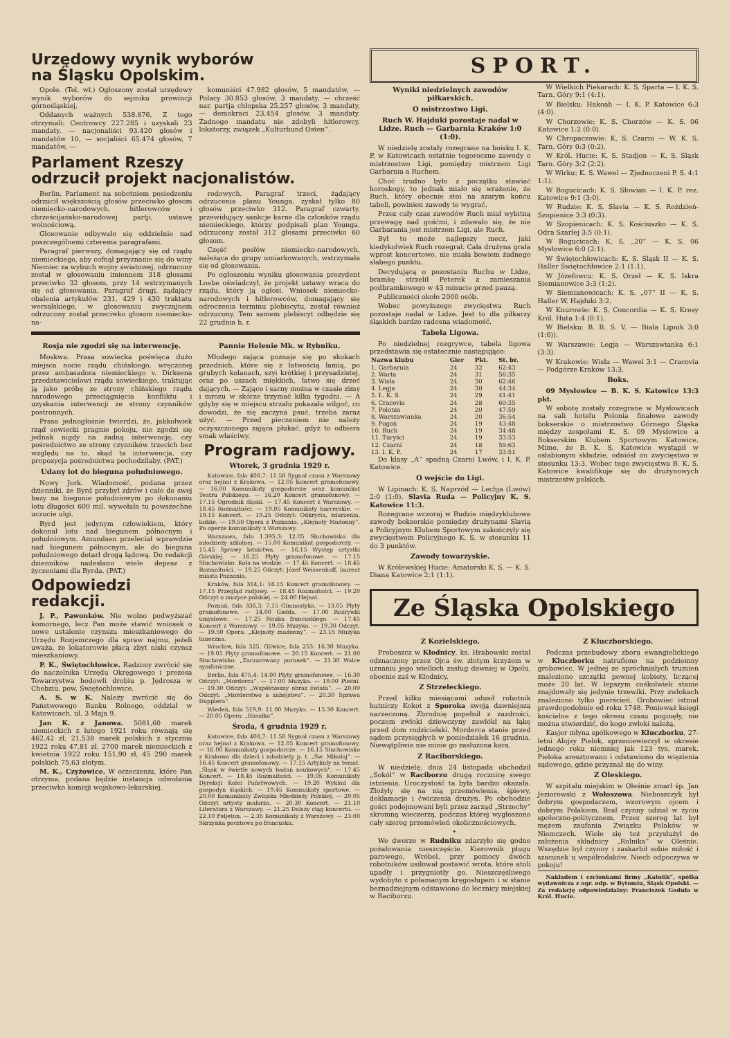Urzędowy wynik wyborów
na Śląsku Opolskim.
Opole. (Tel. wł.) Ogłoszony został urzędowy wynik wyborów do sejmiku prowincji górnośląskiej.
Oddanych ważnych 538.876. Z tego otrzymali: Centrowcy 227.285 i uzyskali 23 mandaty, — nacjonaliści 93.420 głosów i mandatów 10, — socjaliści 65.474 głosów, 7 mandatów, —
komuniści 47.982 głosów, 5 mandatów, — Polacy 30.853 głosów, 3 mandaty, — chrześć nar. partja chłopska 25.257 głosów, 3 mandaty, — demokraci 23.454 głosów, 3 mandaty. Żadnego mandatu nie zdobyli hitlerowcy, lokatorzy, związek „Kulturbund Osten“.
Parlament Rzeszy
odrzucił projekt nacjonalistów.
Berlin. Parlament na sobotniem posiedzeniu odrzucił większością głosów przeciwko głosom niemiecko-narodowych, hitlerowców i chrześcijańsko-narodowej partji, ustawę wolnościową.
Głosowanie odbywało się oddzielnie nad poszczególnemi czterema paragrafami.
Paragraf pierwszy, domagający się od rządu niemieckiego, aby cofnął przyznanie się do winy Niemiec za wybuch wojny światowej, odrzucony został w głosowaniu imiennem 318 głosami przeciwko 32 głosom, przy 14 wstrzymanych się od głosowania. Paragraf drugi, żądający obalenia artykułów 231, 429 i 430 traktatu wersalskiego, w głosowaniu zwyczajnem odrzucony został przeciwko głosom niemiecko-na-
rodowych. Paragraf trzeci, żądający odrzucenia planu Younga, zyskał tylko 80 głosów przeciwko 312. Paragraf czwarty, przewidujący sankcje karne dla członków rządu niemieckiego, którzy podpisali plan Younga, odrzucony został 312 głosami przeciwko 60 głosom.
Część posłów niemiecko-narodowych, należąca do grupy umiarkowanych, wstrzymała się od głosowania.
Po ogłoszeniu wyniku głosowania prezydent Loebe oświadczył, że projekt ustawy wraca do rządu, który ją ogłosi. Wniosek niemiecko-narodowych i hitlerowców, domagający się odroczenia terminu plebiscytu, został również odrzucony. Tem samem plebiscyt odbędzie się 22 grudnia b. r.
Rosja nie zgodzi się na interwencję.
Moskwa. Prasa sowiecka poświęca dużo miejsca nocie rządu chińskiego, wręczonej przez ambasadora niemieckiego v. Dirksena przedstawicielowi rządu sowieckiego, traktując ją jako próbę ze strony chińskiego rządu narodowego przeciągnięcia konfliktu i uzyskania interwencji ze strony czynników postronnych.
Prasa jednogłośnie twierdzi, że, jakkolwiek rząd sowiecki pragnie pokoju, nie zgodzi się jednak nigdy na żadną interwencję, czy pośrednictwo ze strony czynników trzecich bez względu na to, skąd ta interwencja, czy propozycja pośrednictwa pochodziłaby. (PAT.)
Udany lot do bieguna południowego.
Nowy Jork. Wiadomość, podana przez dzienniki, że Byrd przybył zdrów i cało do swej bazy na biegunie południowym po dokonaniu lotu długości 600 mil, wywołała tu powszechne uczucie ulgi.
Byrd jest jedynym człowiekiem, który dokonał lotu nad biegunem północnym i południowym. Amundsen przeleciał wprawdzie nad biegunem północnym, ale do bieguna południowego dotarł drogą lądową. Do redakcji dzienników nadesłano wiele depesz z życzeniami dla Byrda. (PAT.)
Odpowiedzi redakcji.
J. P., Pawonków. Nie wolno podwyższać komornego, lecz Pan może stawić wniosek o nowe ustalenie czynszu mieszkaniowego do Urzędu Rozjemczego dla spraw najmu, jeżeli uważa, że lokatorowie płacą zbyt niski czynsz mieszkaniowy.
P. K., Świętochłowice. Radzimy zwrócić się do naczelnika Urzędu Okręgowego i prezesa Towarzystwa hodowli drobiu p. Jędrosza w Chebziu, pow. Świętochłowice.
A. S. w K. Należy zwrócić się do Państwowego Banku Rolnego, oddział w Katowicach, ul. 3 Maja 9.
Jan K. z Janowa. 5081,60 marek niemieckich z lutego 1921 roku równają się 462,42 zł, 21,538 marek polskich z stycznia 1922 roku 47,81 zł, 2700 marek niemieckich z kwietnia 1922 roku 151,90 zł, 45 290 marek polskich 75,63 złotym.
M. K., Czyżowice. W orzeczeniu, które Pan otrzyma, podana będzie instancja odwołania przeciwko komisji wojskowo-lekarskiej.
Pannie Helenie Mk. w Rybniku.
Młodego zająca poznaje się po skokach przednich, które się z łatwością łamią, po grubych kolanach, szyi krótkiej i przysadzistej, oraz po uszach miękkich, łatwo się drzeć dających. — Zające i sarny można w czasie zimy i mrozu w skórze trzymać kilka tygodni. — A gdyby się w miejscu strzału pokazała wilgoć, co dowodzi, że się zaczyna psuć, trzeba zaraz użyć. — Przed pieczeniem nie należy oczyszczonego zająca płukać, gdyż to odbiera smak właściwy.
Program radjowy.
Wtorek, 3 grudnia 1929 r.
Katowice, fala 408,7: 11.58 Sygnał czasu z Warszawy oraz hejnał z Krakowa. — 12.05 Koncert gramofonowy. — 16.00 Komunikaty gospodarcze oraz komunikat Teatru Polskiego. — 16.20 Koncert gramofonowy. — 17.15 Ogrodnik śląski. — 17.45 Koncert z Warszawy. — 18.45 Rozmaitości. — 19.05 Komunikaty harcerskie. — 19.15 Koncert. — 19.25 Odczyt: Odkrycia, zdarzenia, ludzie. — 19.50 Opera z Poznania. „Klejnoty Madonny“. Po operze komunikaty z Warszawy.
Warszawa, fala 1.395,3: 12.05 Słuchowisko dla młodzieży szkolnej. — 15.00 Komunikat gospodarczy. — 15.45 Sprawy lotnictwa. — 16.15 Występ artystki Górskiej. — 16.25 Płyty gramofonowe. — 17.15 Słuchowisko: Koła na wodzie. — 17.45 Koncert. — 18.45 Rozmaitości. — 19.25 Odczyt: Józef Weissenhoff, laureat miasta Poznania.
Kraków, fala 314,1: 16.15 Koncert gramofonowy. — 17.15 Przegląd radjowy. — 18.45 Rozmaitości. — 19.20 Odczyt o muzyce polskiej. — 24.00 Hejnał.
Poznań, fala 336,3: 7.15 Gimnastyka. — 13.05 Płyty gramofonowe. — 14.00 Giełda. — 17.00 Rozrywki umysłowe. — 17.25 Nauka francuskiego. — 17.45 Koncert z Warszawy. — 19.05 Muzyka. — 19.30 Odczyt. — 19.50 Opera: „Klejnoty madonny“. — 23.15 Muzyka taneczna.
Wrocław, fala 325, Gliwice, fala 253: 16.30 Muzyka. — 19.05 Płyty gramofonowe. — 20.15 Koncert. — 21.00 Słuchowisko: „Zaczarowany poranek“. — 21.30 Walce symfoniczne.
Berlin, fala 475,4: 14.00 Płyty gramofonowe. — 16.30 Odczyt: „Morderca“. — 17.00 Muzyka. — 19.00 Pieśni. — 19.30 Odczyt: „Współczesny obraz świata“. — 20.00 Odczyt: „Morderstwo a zabójstwo“. — 20.30 Sprawa Dupplera“.
Wiedeń, fala 519,9: 11.00 Muzyka. — 15.30 Koncert. — 20.05 Opera: „Rusałka“.
Środa, 4 grudnia 1929 r.
Katowice, fala 408,7: 11.58 Sygnał czasu z Warszawy oraz hejnał z Krakowa. — 12.05 Koncert gramofonowy. — 16.00 Komunikaty gospodarcze. — 16.15 Słuchowisko z Krakowa dla dzieci i młodzieży p. t. „Św. Mikołaj“. — 16.45 Koncert gramofonowy. — 17.15 Artykuły na temat: „Śląsk w świetle nowych badań naukowych“. — 17.45 Koncert. — 18.45 Rozmaitości. — 19.05 Komunikaty Dyrekcji Kolei Państwowych. — 19.20 Wykład dla gospodyń śląskich. — 19.45 Komunikaty sportowe. — 20.00 Komunikaty Związku Młodzieży Polskiej. — 20.05 Odczyt artysty malarza. — 20.30 Koncert. — 21.10 Literatura z Warszawy. — 21.25 Dalszy ciąg koncertu. — 22.10 Feljeton. — 2.35 Komunikaty z Warszawy. — 23.00 Skrzynka pocztowa po francusku.
SPORT.
Wyniki niedzielnych zawodów piłkarskich.
O mistrzostwo Ligi.
Ruch W. Hajduki pozostaje nadal w Lidze. Ruch — Garbarnia Kraków 1:0 (1:0).
W niedzielę zostały rozegrane na boisku I. K. P. w Katowicach ostatnie tegoroczne zawody o mistrzostwo Ligi, pomiędzy mistrzem Ligi Garbarnia a Ruchem.
Choć trudno było z początku stawiać horoskopy, to jednak miało się wrażenie, że Ruch, który obecnie stoi na szarym końcu tabeli, powinien zawody te wygrać.
Przez cały czas zawodów Ruch miał wybitną przewagę nad gośćmi, i zdawało się, że nie Garbarania jest mistrzem Ligi, ale Ruch.
Był to może najlepszy mecz, jaki kiedykolwiek Ruch rozegrał. Cała drużyna grała wprost koncertowo, nie miała bowiem żadnego słabego punktu.
Decydującą o pozostaniu Ruchu w Lidze, bramkę strzelił Peterek z zamieszania podbramkowego w 43 minucie przed pauzą.
Publiczności około 2000 osób.
Wobec powyższego zwycięstwa Ruch pozostaje nadal w Lidze. Jest to dla piłkarzy śląskich bardzo radosna wiadomość.
Tabela Ligowa.
Po niedzielnej rozgrywce, tabela ligowa przedstawia się ostatecznie następująco:
| Nazwa klubu | Gier | Pkt. | St. br. |
| --- | --- | --- | --- |
| 1. Garbarnia | 24 | 32 | 62:43 |
| 2. Warta | 24 | 31 | 56:35 |
| 3. Wisła | 24 | 30 | 62:46 |
| 4. Legja | 24 | 30 | 44:34 |
| 5. Ł. K. S. | 24 | 29 | 41:41 |
| 6. Cracovia | 24 | 28 | 60:35 |
| 7. Polonia | 24 | 20 | 47:59 |
| 8. Warszawianka | 24 | 20 | 36:54 |
| 9. Pogoń | 24 | 19 | 43:48 |
| 10. Ruch | 24 | 19 | 34:48 |
| 11. Turyści | 24 | 19 | 33:53 |
| 12. Czarni | 24 | 18 | 59:63 |
| 13. I. K. P. | 24 | 17 | 33:51 |
Do klasy „A“ spadną Czarni Lwów, i I. K. P. Katowice.
O wejście do Ligi.
W Lipinach: K. S. Naprzód — Lechja (Lwów) 2:0 (1:0). Slavia Ruda — Policyjny K. S. Katowice 11:3.
Rozegrane wczoraj w Rudzie międzyklubowe zawody bokserskie pomiędzy drużynami Slavią a Policyjnym Klubem Sportowym zakończyły się zwycięstwem Policyjnego K. S. w stosunku 11 do 3 punktów.
Zawody towarzyskie.
W Królewskiej Hucie: Amatorski K. S. — K. S. Diana Katowice 2:1 (1:1).
W Wielkich Piekarach: K. S. Sparta — I. K. S. Tarn. Góry 9:1 (4:1).
W Bielsku: Hakoah — I. K. P. Katowice 6:3 (4:0).
W Chorzowie: K. S. Chorzów — K. S. 06 Katowice 1:2 (0:0).
W Chropaczowie: K. S. Czarni — W. K. S. Tarn. Góry 0:3 (0:2).
W Król. Hucie: K. S. Stadjon — K. S. Śląsk Tarn. Góry 3:2 (2:2).
W Wirku: K. S. Wawel — Zjednoczeni P. S. 4:1 1:1).
W Bogucicach: K. S. Słowian — I. K. P. rez. Katowice 9:1 (3:0).
W Rudzie: K. S. Slavia — K. S. Rożdzień-Szopienice 3:3 (0:3).
W Szopienicach: K. S. Kościuszko — K. S. Odra Szarlej 3:5 (0:1).
W Bogucicach: K. S. „20“ — K. S. 06 Mysłowice 6:0 (2:1).
W Świętochłowicach: K. S. Śląsk II — K. S. Haller Świętochłowice 2:1 (1:1).
W Józefowcu: K. S. Orzeł — K. S. Iskra Siemianowice 3:3 (1:2).
W Siemianowicach: K. S. „07“ II — K. S. Haller W. Hajduki 3:2.
W Knurowie: K. S. Concordia — K. S. Kresy Król. Huta 1:4 (0:1).
W Bielsku: B. B. S. V. — Biała Lipnik 3:0 (1:0)).
W Warszawie: Legja — Warszawianka 6:1 (3:3).
W Krakowie: Wisła — Wawel 3:1 — Cracovia — Podgórze Kraków 13:3.
Boks.
09 Mysłowice — B. K. S. Katowice 13:3 pkt.
W sobotę zostały rozegrane w Mysłowicach na sali hotelu Polonia finałowe zawody bokserskie o mistrzostwo Górnego Śląska między zespołami K. S. 09 Mysłowice a Bokserskim Klubem Sportowym Katowice. Mimo, że B. K. S. Katowice wystąpił w osłabionym składzie, odniósł on zwycięstwo w stosunku 13:3. Wobec tego zwycięstwa B. K. S. Katowice kwalifikuje się do drużynowych mistrzostw polskich.
Ze Śląska Opolskiego
Z Kozielskiego.
Proboszcz w Kłodnicy, ks. Hrabowski został odznaczony przez Ojca św. złotym krzyżem w uznaniu jego wielkich zasług dawniej w Opolu, obecnie zaś w Kłodnicy.
Z Strzeleckiego.
Przed kilku miesiącami udusił robotnik hutniczy Kokot z Sporoka swoją dawniejszą narzeczoną. Zbrodnię popełnił z zazdrości, poczem zwłoki dziewczyny zawlókł na łąkę przed dom rodzicielski. Morderca stanie przed sądem przysięgłych w poniedziałek 16 grudnia. Niewątpliwie nie minie go zasłużona kara.
Z Raciborskiego.
W niedzielę, dnia 24 listopada obchodził „Sokół“ w Raciborzu drugą rocznicę swego istnienia. Uroczystość ta była bardzo okazała. Złożyły się na nią przemówienia, śpiewy, deklamacje i ćwiczenia drużyn. Po obchodzie gości podejmowani byli przez zarząd „Strzechy“ skromną wieczerzą, podczas której wygłoszono cały szereg przemówień okolicznościowych.
•
We dworze w Rudniku zdarzyło się godne pożałowania nieszczęście. Kierownik pługu parowego, Wróbel, przy pomocy dwóch robotników usiłował postawić wrota, które atoli upadły i przygniotły go. Nieszczęśliwego wydobyto z połamanym kręgosłupem i w stanie beznadziejnym odstawiono do lecznicy miejskiej w Raciborzu.
Z Kluczborskiego.
Podczas przebudowy zboru ewangielickiego w Kluczborku natrafiono na podziemny grobowiec. W jednej ze spróchniałych trumien znaleziono szczątki pewnej kobiety, liczącej może 20 lat. W lepszym cośkolwiek stanie znajdowały się jedynie trzewiki. Przy zwłokach znaleziono tylko pierścień. Grobowiec istniał prawdopodobnie od roku 1748. Ponieważ księgi kościelne z tego okresu czasu poginęły, nie można stwierdzić, do kogo zwłoki należą.
Kasjer młyna spółkowego w Kluczborku, 27-letni Alojzy Pielok, sprzeniewierzył w okresie jednego roku niemniej jak 123 tys. marek. Pieloka aresztowano i odstawiono do więzienia sądowego, gdzie przyznał się do winy.
Z Oleskiego.
W szpitalu miejskim w Oleśnie zmarł śp. Jan Jeziorowski z Wołoszowa. Nieboszczyk był dobrym gospodarzem, wzorowym ojcem i dobrym Polakiem. Brał czynny udział w życiu społeczno-politycznem. Przez szereg lat był mężem zaufania Związku Polaków w Niemczech. Wiele się też przysłużył do założenia składnicy „Rolnika“ w Oleśnie. Wszędzie był czynny i zaskarbił sobie miłość i szacunek u współrodaków. Niech odpoczywa w pokoju!
Nakładem i czcionkami firmy „Katolik“, spółka wydawnicza z ogr. odp. w Bytomiu, Śląsk Opolski. — Za redakcję odpowiedzialny: Franciszek Goduła w Król. Hucie.